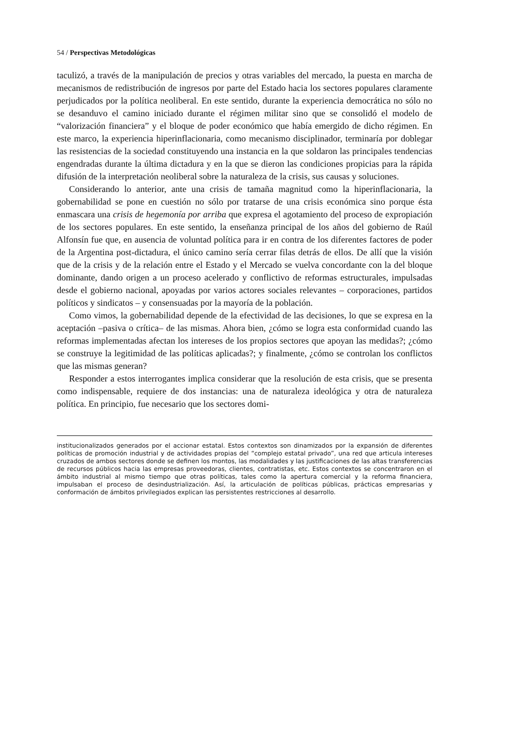54 / Perspectivas Metodológicas
taculizó, a través de la manipulación de precios y otras variables del mercado, la puesta en marcha de mecanismos de redistribución de ingresos por parte del Estado hacia los sectores populares claramente perjudicados por la política neoliberal. En este sentido, durante la experiencia democrática no sólo no se desanduvo el camino iniciado durante el régimen militar sino que se consolidó el modelo de “valorización financiera” y el bloque de poder económico que había emergido de dicho régimen. En este marco, la experiencia hiperinflacionaria, como mecanismo disciplinador, terminaría por doblegar las resistencias de la sociedad constituyendo una instancia en la que soldaron las principales tendencias engendradas durante la última dictadura y en la que se dieron las condiciones propicias para la rápida difusión de la interpretación neoliberal sobre la naturaleza de la crisis, sus causas y soluciones.
Considerando lo anterior, ante una crisis de tamaña magnitud como la hiperinflacionaria, la gobernabilidad se pone en cuestión no sólo por tratarse de una crisis económica sino porque ésta enmascara una crisis de hegemonía por arriba que expresa el agotamiento del proceso de expropiación de los sectores populares. En este sentido, la enseñanza principal de los años del gobierno de Raúl Alfonsín fue que, en ausencia de voluntad política para ir en contra de los diferentes factores de poder de la Argentina post-dictadura, el único camino sería cerrar filas detrás de ellos. De allí que la visión que de la crisis y de la relación entre el Estado y el Mercado se vuelva concordante con la del bloque dominante, dando origen a un proceso acelerado y conflictivo de reformas estructurales, impulsadas desde el gobierno nacional, apoyadas por varios actores sociales relevantes – corporaciones, partidos políticos y sindicatos – y consensuadas por la mayoría de la población.
Como vimos, la gobernabilidad depende de la efectividad de las decisiones, lo que se expresa en la aceptación –pasiva o crítica– de las mismas. Ahora bien, ¿cómo se logra esta conformidad cuando las reformas implementadas afectan los intereses de los propios sectores que apoyan las medidas?; ¿cómo se construye la legitimidad de las políticas aplicadas?; y finalmente, ¿cómo se controlan los conflictos que las mismas generan?
Responder a estos interrogantes implica considerar que la resolución de esta crisis, que se presenta como indispensable, requiere de dos instancias: una de naturaleza ideológica y otra de naturaleza política. En principio, fue necesario que los sectores domi-
institucionalizados generados por el accionar estatal. Estos contextos son dinamizados por la expansión de diferentes políticas de promoción industrial y de actividades propias del “complejo estatal privado”, una red que articula intereses cruzados de ambos sectores donde se definen los montos, las modalidades y las justificaciones de las altas transferencias de recursos públicos hacia las empresas proveedoras, clientes, contratistas, etc. Estos contextos se concentraron en el ámbito industrial al mismo tiempo que otras políticas, tales como la apertura comercial y la reforma financiera, impulsaban el proceso de desindustrialización. Así, la articulación de políticas públicas, prácticas empresarias y conformación de ámbitos privilegiados explican las persistentes restricciones al desarrollo.